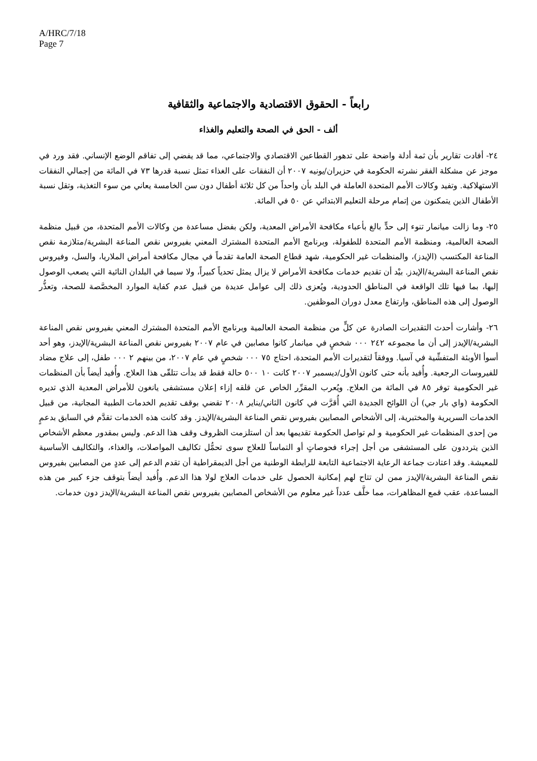A/HRC/7/18
Page 7
رابعاً - الحقوق الاقتصادية والاجتماعية والثقافية
ألف - الحق في الصحة والتعليم والغذاء
٢٤- أفادت تقارير بأن ثمة أدلة واضحة على تدهور القطاعين الاقتصادي والاجتماعي، مما قد يفضي إلى تفاقم الوضع الإنساني. فقد ورد في موجز عن مشكلة الفقر نشرته الحكومة في حزيران/يونيه ٢٠٠٧ أن النفقات على الغذاء تمثل نسبة قدرها ٧٣ في المائة من إجمالي النفقات الاستهلاكية. وتفيد وكالات الأمم المتحدة العاملة في البلد بأن واحداً من كل ثلاثة أطفال دون سن الخامسة يعاني من سوء التغذية، وتقل نسبة الأطفال الذين يتمكنون من إتمام مرحلة التعليم الابتدائي عن ٥٠ في المائة.
٢٥- وما زالت ميانمار تنوء إلى حدٍّ بالغ بأعباء مكافحة الأمراض المعدية، ولكن بفضل مساعدة من وكالات الأمم المتحدة، من قبيل منظمة الصحة العالمية، ومنظمة الأمم المتحدة للطفولة، وبرنامج الأمم المتحدة المشترك المعني بفيروس نقص المناعة البشرية/متلازمة نقص المناعة المكتسب (الإيدز)، والمنظمات غير الحكومية، شهد قطاع الصحة العامة تقدماً في مجال مكافحة أمراض الملاريا، والسل، وفيروس نقص المناعة البشرية/الإيدز. بيْد أن تقديم خدمات مكافحة الأمراض لا يزال يمثل تحدياً كبيراً، ولا سيما في البلدان النائية التي يصعب الوصول إليها، بما فيها تلك الواقعة في المناطق الحدودية، ويُعزى ذلك إلى عوامل عديدة من قبيل عدم كفاية الموارد المخصَّصة للصحة، وتعذُّر الوصول إلى هذه المناطق، وارتفاع معدل دوران الموظفين.
٢٦- وأشارت أحدث التقديرات الصادرة عن كلٍّ من منظمة الصحة العالمية وبرنامج الأمم المتحدة المشترك المعني بفيروس نقص المناعة البشرية/الإيدز إلى أن ما مجموعه ٢٤٢ ٠٠٠ شخصٍ في ميانمار كانوا مصابين في عام ٢٠٠٧ بفيروس نقص المناعة البشرية/الإيدز، وهو أحد أسوأ الأوبئة المتفشِّية في آسيا. ووفقاً لتقديرات الأمم المتحدة، احتاج ٧٥ ٠٠٠ شخصٍ في عام ٢٠٠٧، من بينهم ٢ ٠٠٠ طفل، إلى علاج مضاد للفيروسات الرجعية. وأُفيد بأنه حتى كانون الأول/ديسمبر ٢٠٠٧ كانت ١٠ ٥٠٠ حالة فقط قد بدأت تتلقّى هذا العلاج. وأُفيد أيضاً بأن المنظمات غير الحكومية توفر ٨٥ في المائة من العلاج. ويُعرب المقرِّر الخاص عن قلقه إزاء إعلان مستشفى يانغون للأمراض المعدية الذي تديره الحكومة (واي بار جي) أن اللوائح الجديدة التي أُقرَّت في كانون الثاني/يناير ٢٠٠٨ تقضي بوقف تقديم الخدمات الطبية المجانية، من قبيل الخدمات السريرية والمختبرية، إلى الأشخاص المصابين بفيروس نقص المناعة البشرية/الإيدز. وقد كانت هذه الخدمات تقدَّم في السابق بدعمٍ من إحدى المنظمات غير الحكومية و لم تواصل الحكومة تقديمها بعد أن استلزمت الظروف وقف هذا الدعم. وليس بمقدور معظم الأشخاص الذين يترددون على المستشفى من أجل إجراء فحوصاتٍ أو التماساً للعلاج سوى تحمُّل تكاليف المواصلات، والغذاء، والتكاليف الأساسية للمعيشة. وقد اعتادت جماعة الرعاية الاجتماعية التابعة للرابطة الوطنية من أجل الديمقراطية أن تقدم الدعم إلى عددٍ من المصابين بفيروس نقص المناعة البشرية/الإيدز ممن لن تتاح لهم إمكانية الحصول على خدمات العلاج لولا هذا الدعم. وأُفيد أيضاً بتوقف جزء كبير من هذه المساعدة، عقب قمع المظاهرات، مما خلَّف عدداً غير معلوم من الأشخاص المصابين بفيروس نقص المناعة البشرية/الإيدز دون خدمات.